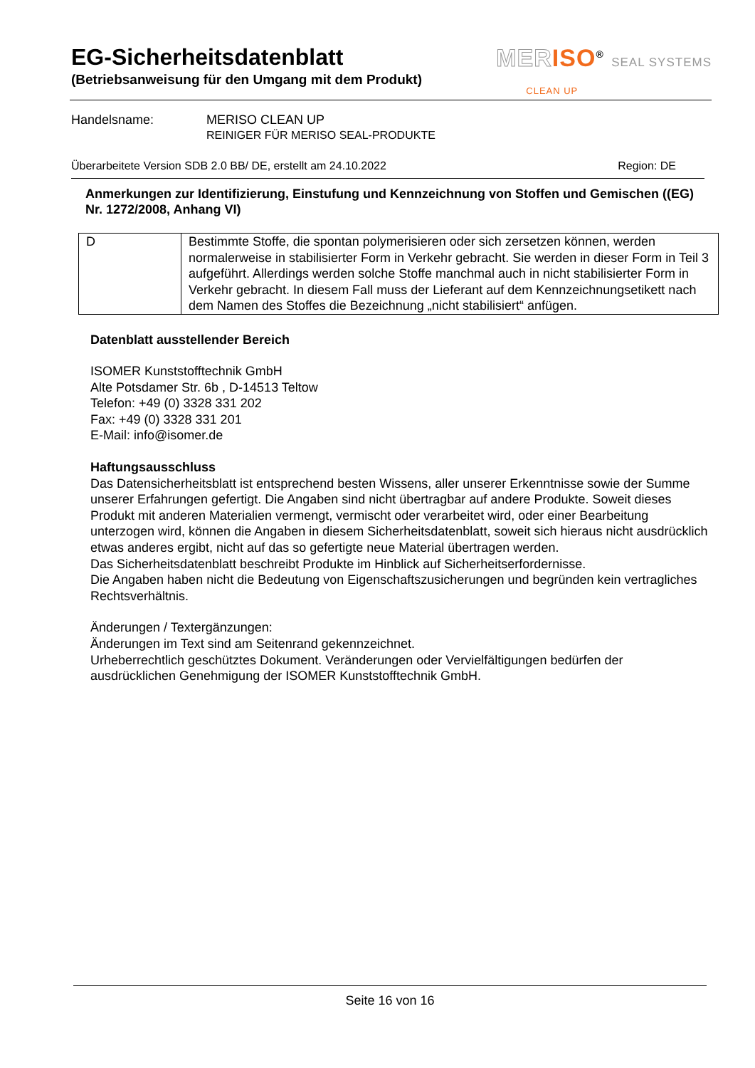EG-Sicherheitsdatenblatt
(Betriebsanweisung für den Umgang mit dem Produkt)
MER ISO<sup>®</sup> SEAL SYSTEMS
CLEAN UP
Handelsname: MERISO CLEAN UP
REINIGER FÜR MERISO SEAL-PRODUKTE
Überarbeitete Version SDB 2.0 BB/ DE, erstellt am 24.10.2022 Region: DE
Anmerkungen zur Identifizierung, Einstufung und Kennzeichnung von Stoffen und Gemischen ((EG) Nr. 1272/2008, Anhang VI)
| D | Bestimmte Stoffe, die spontan polymerisieren oder sich zersetzen können, werden normalerweise in stabilisierter Form in Verkehr gebracht. Sie werden in dieser Form in Teil 3 aufgeführt. Allerdings werden solche Stoffe manchmal auch in nicht stabilisierter Form in Verkehr gebracht. In diesem Fall muss der Lieferant auf dem Kennzeichnungsetikett nach dem Namen des Stoffes die Bezeichnung „nicht stabilisiert“ anfügen. |
Datenblatt ausstellender Bereich
ISOMER Kunststofftechnik GmbH
Alte Potsdamer Str. 6b , D-14513 Teltow
Telefon: +49 (0) 3328 331 202
Fax: +49 (0) 3328 331 201
E-Mail: info@isomer.de
Haftungsausschluss
Das Datensicherheitsblatt ist entsprechend besten Wissens, aller unserer Erkenntnisse sowie der Summe unserer Erfahrungen gefertigt. Die Angaben sind nicht übertragbar auf andere Produkte. Soweit dieses Produkt mit anderen Materialien vermengt, vermischt oder verarbeitet wird, oder einer Bearbeitung unterzogen wird, können die Angaben in diesem Sicherheitsdatenblatt, soweit sich hieraus nicht ausdrücklich etwas anderes ergibt, nicht auf das so gefertigte neue Material übertragen werden.
Das Sicherheitsdatenblatt beschreibt Produkte im Hinblick auf Sicherheitserfordernisse.
Die Angaben haben nicht die Bedeutung von Eigenschaftszusicherungen und begründen kein vertragliches Rechtsverhältnis.
Änderungen / Textergänzungen:
Änderungen im Text sind am Seitenrand gekennzeichnet.
Urheberrechtlich geschütztes Dokument. Veränderungen oder Vervielfältigungen bedürfen der ausdrücklichen Genehmigung der ISOMER Kunststofftechnik GmbH.
Seite 16 von 16